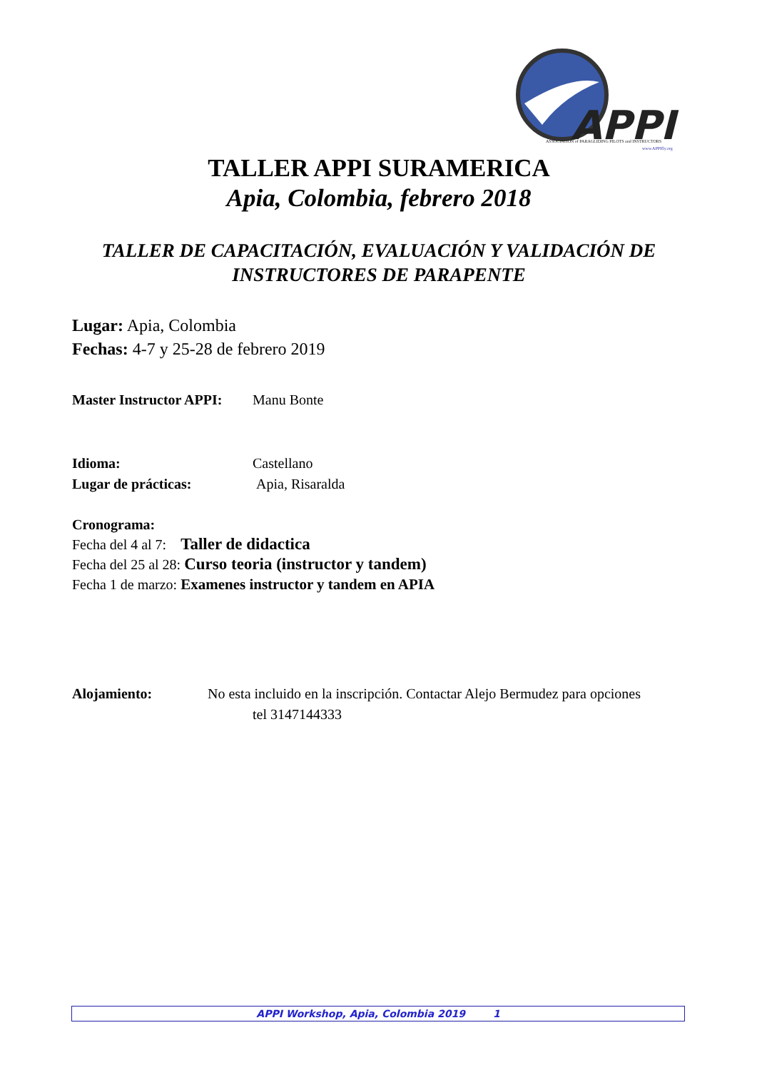APPI
ASSOCIATION of PARAGLIDING PILOTS and INSTRUCTORS
www.APPIfly.org
TALLER APPI SURAMERICA
Apia, Colombia, febrero 2018
TALLER DE CAPACITACIÓN, EVALUACIÓN Y VALIDACIÓN DE INSTRUCTORES DE PARAPENTE
Lugar: Apia, Colombia
Fechas: 4-7 y 25-28 de febrero 2019
Master Instructor APPI: Manu Bonte
Idioma: Castellano
Lugar de prácticas: Apia, Risaralda
Cronograma:
Fecha del 4 al 7: Taller de didactica
Fecha del 25 al 28: Curso teoria (instructor y tandem)
Fecha 1 de marzo: Examenes instructor y tandem en APIA
Alojamiento: No esta incluido en la inscripción. Contactar Alejo Bermudez para opciones
tel 3147144333
APPI Workshop, Apia, Colombia 2019 1